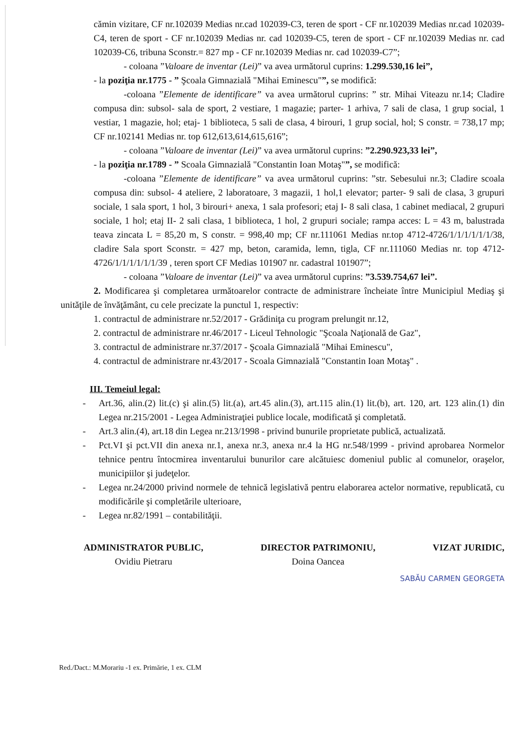cămin vizitare, CF nr.102039 Medias nr.cad 102039-C3, teren de sport - CF nr.102039 Medias nr.cad 102039-C4, teren de sport - CF nr.102039 Medias nr. cad 102039-C5, teren de sport - CF nr.102039 Medias nr. cad 102039-C6, tribuna Sconstr.= 827 mp - CF nr.102039 Medias nr. cad 102039-C7”;
- coloana ”Valoare de inventar (Lei)” va avea următorul cuprins: 1.299.530,16 lei”,
- la poziţia nr.1775 - ” Şcoala Gimnazială "Mihai Eminescu"”, se modifică:
-coloana ”Elemente de identificare” va avea următorul cuprins: ” str. Mihai Viteazu nr.14; Cladire compusa din: subsol- sala de sport, 2 vestiare, 1 magazie; parter- 1 arhiva, 7 sali de clasa, 1 grup social, 1 vestiar, 1 magazie, hol; etaj- 1 biblioteca, 5 sali de clasa, 4 birouri, 1 grup social, hol; S constr. = 738,17 mp; CF nr.102141 Medias nr. top 612,613,614,615,616”;
- coloana ”Valoare de inventar (Lei)” va avea următorul cuprins: ”2.290.923,33 lei”,
- la poziţia nr.1789 - ” Scoala Gimnazială "Constantin Ioan Motaş"”, se modifică:
-coloana ”Elemente de identificare” va avea următorul cuprins: ”str. Sebesului nr.3; Cladire scoala compusa din: subsol- 4 ateliere, 2 laboratoare, 3 magazii, 1 hol,1 elevator; parter- 9 sali de clasa, 3 grupuri sociale, 1 sala sport, 1 hol, 3 birouri+ anexa, 1 sala profesori; etaj I- 8 sali clasa, 1 cabinet mediacal, 2 grupuri sociale, 1 hol; etaj II- 2 sali clasa, 1 biblioteca, 1 hol, 2 grupuri sociale; rampa acces: L = 43 m, balustrada teava zincata L = 85,20 m, S constr. = 998,40 mp; CF nr.111061 Medias nr.top 4712-4726/1/1/1/1/1/1/38, cladire Sala sport Sconstr. = 427 mp, beton, caramida, lemn, tigla, CF nr.111060 Medias nr. top 4712-4726/1/1/1/1/1/1/39 , teren sport CF Medias 101907 nr. cadastral 101907”;
- coloana ”Valoare de inventar (Lei)” va avea următorul cuprins: ”3.539.754,67 lei”.
2. Modificarea şi completarea următoarelor contracte de administrare încheiate între Municipiul Mediaş şi unităţile de învăţământ, cu cele precizate la punctul 1, respectiv:
1. contractul de administrare nr.52/2017 - Grădiniţa cu program prelungit nr.12,
2. contractul de administrare nr.46/2017 - Liceul Tehnologic "Şcoala Naţională de Gaz",
3. contractul de administrare nr.37/2017 - Şcoala Gimnazială "Mihai Eminescu",
4. contractul de administrare nr.43/2017 - Scoala Gimnazială "Constantin Ioan Motaş" .
III. Temeiul legal:
- Art.36, alin.(2) lit.(c) şi alin.(5) lit.(a), art.45 alin.(3), art.115 alin.(1) lit.(b), art. 120, art. 123 alin.(1) din Legea nr.215/2001 - Legea Administraţiei publice locale, modificată şi completată.
- Art.3 alin.(4), art.18 din Legea nr.213/1998 - privind bunurile proprietate publică, actualizată.
- Pct.VI şi pct.VII din anexa nr.1, anexa nr.3, anexa nr.4 la HG nr.548/1999 - privind aprobarea Normelor tehnice pentru întocmirea inventarului bunurilor care alcătuiesc domeniul public al comunelor, oraşelor, municipiilor şi judeţelor.
- Legea nr.24/2000 privind normele de tehnică legislativă pentru elaborarea actelor normative, republicată, cu modificările şi completările ulterioare,
- Legea nr.82/1991 – contabilităţii.
ADMINISTRATOR PUBLIC,
Ovidiu Pietraru
DIRECTOR PATRIMONIU,
Doina Oancea
VIZAT JURIDIC,
SABĂU CARMEN GEORGETA
Red./Dact.: M.Morariu -1 ex. Primărie, 1 ex. CLM